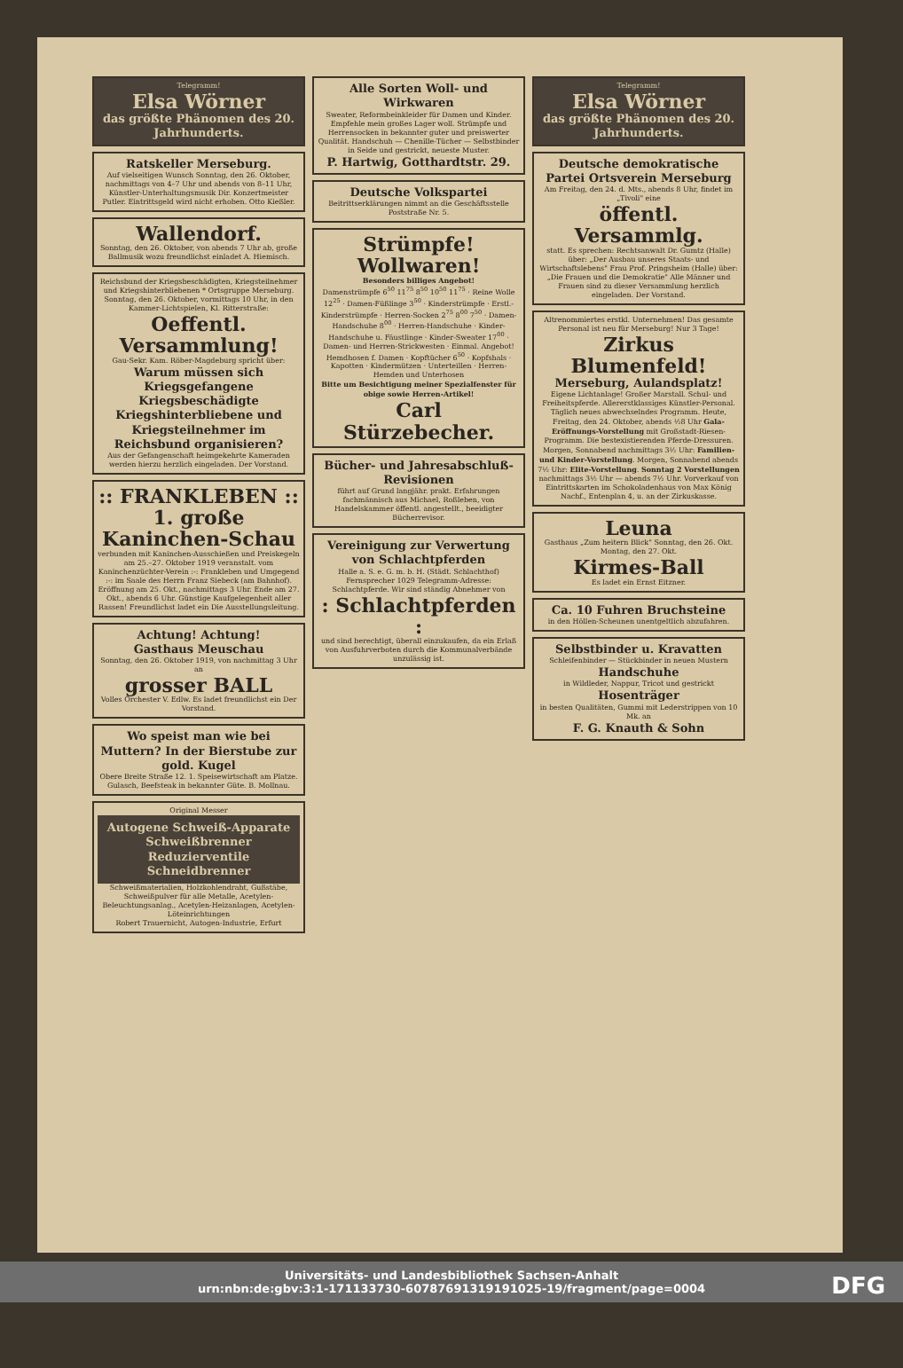Telegramm!
Elsa Wörner
das größte Phänomen des 20. Jahrhunderts.
Ratskeller Merseburg.
Auf vielseitigen Wunsch Sonntag, den 26. Oktober, nachmittags von 4–7 Uhr und abends von 8–11 Uhr, Künstler-Unterhaltungsmusik Dir. Konzertmeister Putler. Eintrittsgeld wird nicht erhoben. Otto Kießler.
Wallendorf.
Sonntag, den 26. Oktober, von abends 7 Uhr ab, große Ballmusik wozu freundlichst einladet A. Hiemisch.
Reichsbund der Kriegsbeschädigten, Kriegsteilnehmer und Kriegshinterbliebenen * Ortsgruppe Merseburg. Sonntag, den 26. Oktober, vormittags 10 Uhr, in den Kammer-Lichtspielen, Kl. Ritterstraße:
Oeffentl. Versammlung!
Gau-Sekr. Kam. Röber-Magdeburg spricht über:
Warum müssen sich Kriegsgefangene Kriegsbeschädigte Kriegshinterbliebene und Kriegsteilnehmer im Reichsbund organisieren?
Aus der Gefangenschaft heimgekehrte Kameraden werden hierzu herzlich eingeladen. Der Vorstand.
:: FRANKLEBEN ::
1. große Kaninchen-Schau
verbunden mit Kaninchen-Ausschießen und Preiskegeln am 25.–27. Oktober 1919 veranstalt. vom Kaninchenzüchter-Verein :-: Frankleben und Umgegend :-: im Saale des Herrn Franz Siebeck (am Bahnhof). Eröffnung am 25. Okt., nachmittags 3 Uhr. Ende am 27. Okt., abends 6 Uhr. Günstige Kaufgelegenheit aller Rassen! Freundlichst ladet ein Die Ausstellungsleitung.
Achtung! Achtung!
Gasthaus Meuschau
Sonntag, den 26. Oktober 1919, von nachmittag 3 Uhr an
grosser BALL
Volles Orchester V. Edlw. Es ladet freundlichst ein Der Vorstand.
Wo speist man wie bei Muttern? In der Bierstube zur gold. Kugel
Obere Breite Straße 12. 1. Speisewirtschaft am Platze. Gulasch, Beefsteak in bekannter Güte. B. Mollnau.
Original Messer
Autogene Schweiß-Apparate Schweißbrenner Reduzierventile Schneidbrenner
Schweißmaterialien, Holzkohlendraht, Gußstäbe, Schweißpulver für alle Metalle, Acetylen-Beleuchtungsanlag., Acetylen-Heizanlagen, Acetylen-Löteinrichtungen
Robert Trauernicht, Autogen-Industrie, Erfurt
Alle Sorten Woll- und Wirkwaren
Sweater, Reformbeinkleider für Damen und Kinder. Empfehle mein großes Lager woll. Strümpfe und Herrensocken in bekannter guter und preiswerter Qualität. Handschuh — Chenille-Tücher — Selbstbinder in Seide und gestrickt, neueste Muster.
P. Hartwig, Gotthardtstr. 29.
Deutsche Volkspartei
Beitrittserklärungen nimmt an die Geschäftsstelle Poststraße Nr. 5.
Strümpfe! Wollwaren!
Besonders billiges Angebot!
Damenstrümpfe 6<sup>50</sup> 11<sup>75</sup> 8<sup>50</sup> 10<sup>50</sup> 11<sup>75</sup> · Reine Wolle 12<sup>25</sup> · Damen-Füßlinge 3<sup>50</sup> · Kinderstrümpfe · Erstl.-Kinderstrümpfe · Herren-Socken 2<sup>75</sup> 8<sup>00</sup> 7<sup>50</sup> · Damen-Handschuhe 8<sup>00</sup> · Herren-Handschuhe · Kinder-Handschuhe u. Fäustlinge · Kinder-Sweater 17<sup>00</sup> · Damen- und Herren-Strickwesten · Einmal. Angebot! Hemdhosen f. Damen · Kopftücher 6<sup>50</sup> · Kopfshals · Kapotten · Kindermützen · Unterteillen · Herren-Hemden und Unterhosen
Bitte um Besichtigung meiner Spezialfenster für obige sowie Herren-Artikel!
Carl Stürzebecher.
Bücher- und Jahresabschluß-Revisionen
führt auf Grund langjähr. prakt. Erfahrungen fachmännisch aus Michael, Roßleben, von Handelskammer öffentl. angestellt., beeidigter Bücherrevisor.
Vereinigung zur Verwertung von Schlachtpferden
Halle a. S. e. G. m. b. H. (Städt. Schlachthof) Fernsprecher 1029 Telegramm-Adresse: Schlachtpferde. Wir sind ständig Abnehmer von
: Schlachtpferden :
und sind berechtigt, überall einzukaufen, da ein Erlaß von Ausfuhrverboten durch die Kommunalverbände unzulässig ist.
Telegramm!
Elsa Wörner
das größte Phänomen des 20. Jahrhunderts.
Deutsche demokratische Partei Ortsverein Merseburg
Am Freitag, den 24. d. Mts., abends 8 Uhr, findet im „Tivoli" eine
öffentl. Versammlg.
statt. Es sprechen: Rechtsanwalt Dr. Gumtz (Halle) über: „Der Ausbau unseres Staats- und Wirtschaftslebens" Frau Prof. Pringsheim (Halle) über: „Die Frauen und die Demokratie" Alle Männer und Frauen sind zu dieser Versammlung herzlich eingeladen. Der Vorstand.
Altrenommiertes erstkl. Unternehmen! Das gesamte Personal ist neu für Merseburg! Nur 3 Tage!
Zirkus Blumenfeld!
Merseburg, Aulandsplatz!
Eigene Lichtanlage! Großer Marstall. Schul- und Freiheitspferde. Allererstklassiges Künstler-Personal. Täglich neues abwechselndes Programm. Heute, Freitag, den 24. Oktober, abends ½8 Uhr Gala-Eröffnungs-Vorstellung mit Großstadt-Riesen-Programm. Die bestexistierenden Pferde-Dressuren. Morgen, Sonnabend nachmittags 3½ Uhr: Familien- und Kinder-Vorstellung. Morgen, Sonnabend abends 7½ Uhr: Elite-Vorstellung. Sonntag 2 Vorstellungen nachmittags 3½ Uhr — abends 7½ Uhr. Vorverkauf von Eintrittskarten im Schokoladenhaus von Max König Nachf., Entenplan 4, u. an der Zirkuskasse.
Leuna
Gasthaus „Zum heitern Blick" Sonntag, den 26. Okt. Montag, den 27. Okt.
Kirmes-Ball
Es ladet ein Ernst Eitzner.
Ca. 10 Fuhren Bruchsteine
in den Höllen-Scheunen unentgeltlich abzufahren.
Selbstbinder u. Kravatten
Schleifenbinder — Stückbinder in neuen Mustern
Handschuhe
in Wildleder, Nappur, Tricot und gestrickt
Hosenträger
in besten Qualitäten, Gummi mit Lederstrippen von 10 Mk. an
F. G. Knauth & Sohn
Universitäts- und Landesbibliothek Sachsen-Anhalt
urn:nbn:de:gbv:3:1-171133730-60787691319191025-19/fragment/page=0004
DFG